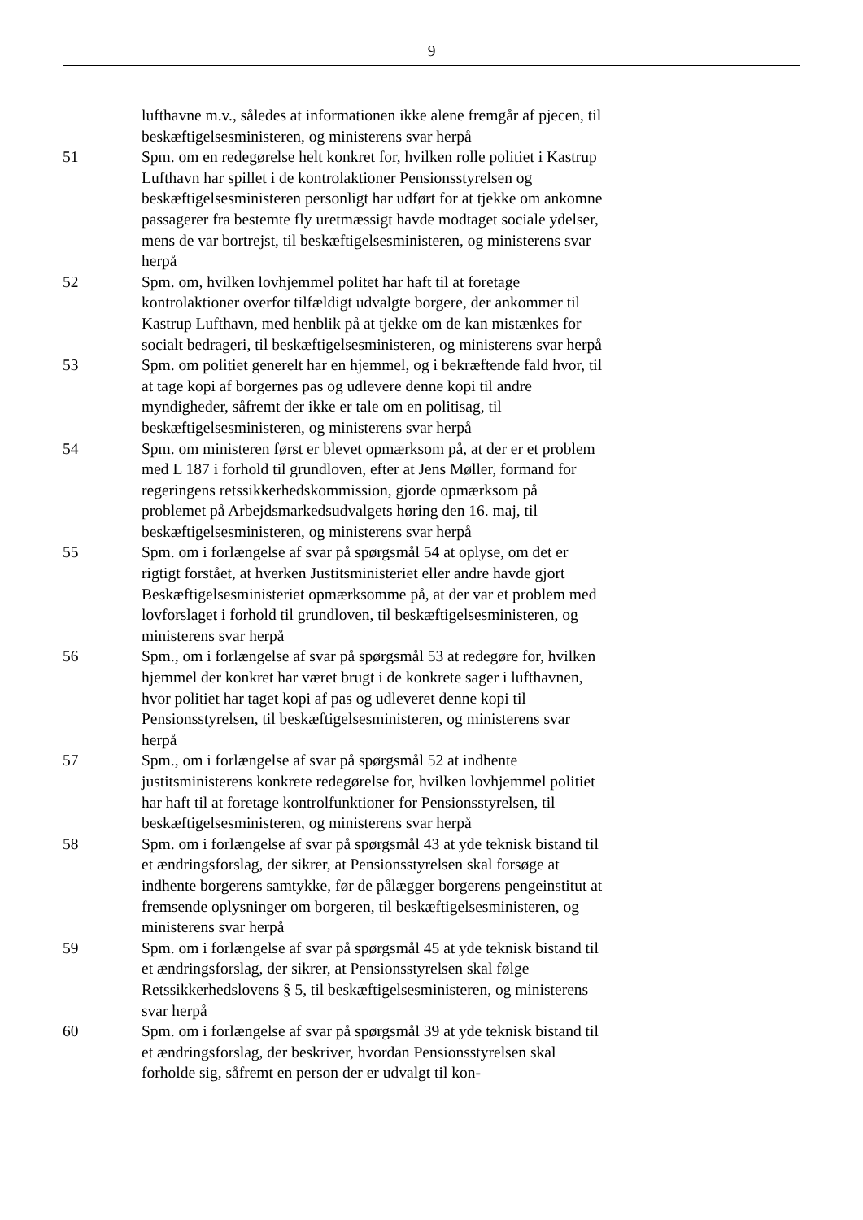9
lufthavne m.v., således at informationen ikke alene fremgår af pjecen, til beskæftigelsesministeren, og ministerens svar herpå
51 Spm. om en redegørelse helt konkret for, hvilken rolle politiet i Kastrup Lufthavn har spillet i de kontrolaktioner Pensionsstyrelsen og beskæftigelsesministeren personligt har udført for at tjekke om ankomne passagerer fra bestemte fly uretmæssigt havde modtaget sociale ydelser, mens de var bortrejst, til beskæftigelsesministeren, og ministerens svar herpå
52 Spm. om, hvilken lovhjemmel politet har haft til at foretage kontrolaktioner overfor tilfældigt udvalgte borgere, der ankommer til Kastrup Lufthavn, med henblik på at tjekke om de kan mistænkes for socialt bedrageri, til beskæftigelsesministeren, og ministerens svar herpå
53 Spm. om politiet generelt har en hjemmel, og i bekræftende fald hvor, til at tage kopi af borgernes pas og udlevere denne kopi til andre myndigheder, såfremt der ikke er tale om en politisag, til beskæftigelsesministeren, og ministerens svar herpå
54 Spm. om ministeren først er blevet opmærksom på, at der er et problem med L 187 i forhold til grundloven, efter at Jens Møller, formand for regeringens retssikkerhedskommission, gjorde opmærksom på problemet på Arbejdsmarkedsudvalgets høring den 16. maj, til beskæftigelsesministeren, og ministerens svar herpå
55 Spm. om i forlængelse af svar på spørgsmål 54 at oplyse, om det er rigtigt forstået, at hverken Justitsministeriet eller andre havde gjort Beskæftigelsesministeriet opmærksomme på, at der var et problem med lovforslaget i forhold til grundloven, til beskæftigelsesministeren, og ministerens svar herpå
56 Spm., om i forlængelse af svar på spørgsmål 53 at redegøre for, hvilken hjemmel der konkret har været brugt i de konkrete sager i lufthavnen, hvor politiet har taget kopi af pas og udleveret denne kopi til Pensionsstyrelsen, til beskæftigelsesministeren, og ministerens svar herpå
57 Spm., om i forlængelse af svar på spørgsmål 52 at indhente justitsministerens konkrete redegørelse for, hvilken lovhjemmel politiet har haft til at foretage kontrolfunktioner for Pensionsstyrelsen, til beskæftigelsesministeren, og ministerens svar herpå
58 Spm. om i forlængelse af svar på spørgsmål 43 at yde teknisk bistand til et ændringsforslag, der sikrer, at Pensionsstyrelsen skal forsøge at indhente borgerens samtykke, før de pålægger borgerens pengeinstitut at fremsende oplysninger om borgeren, til beskæftigelsesministeren, og ministerens svar herpå
59 Spm. om i forlængelse af svar på spørgsmål 45 at yde teknisk bistand til et ændringsforslag, der sikrer, at Pensionsstyrelsen skal følge Retssikkerhedslovens § 5, til beskæftigelsesministeren, og ministerens svar herpå
60 Spm. om i forlængelse af svar på spørgsmål 39 at yde teknisk bistand til et ændringsforslag, der beskriver, hvordan Pensionsstyrelsen skal forholde sig, såfremt en person der er udvalgt til kon-